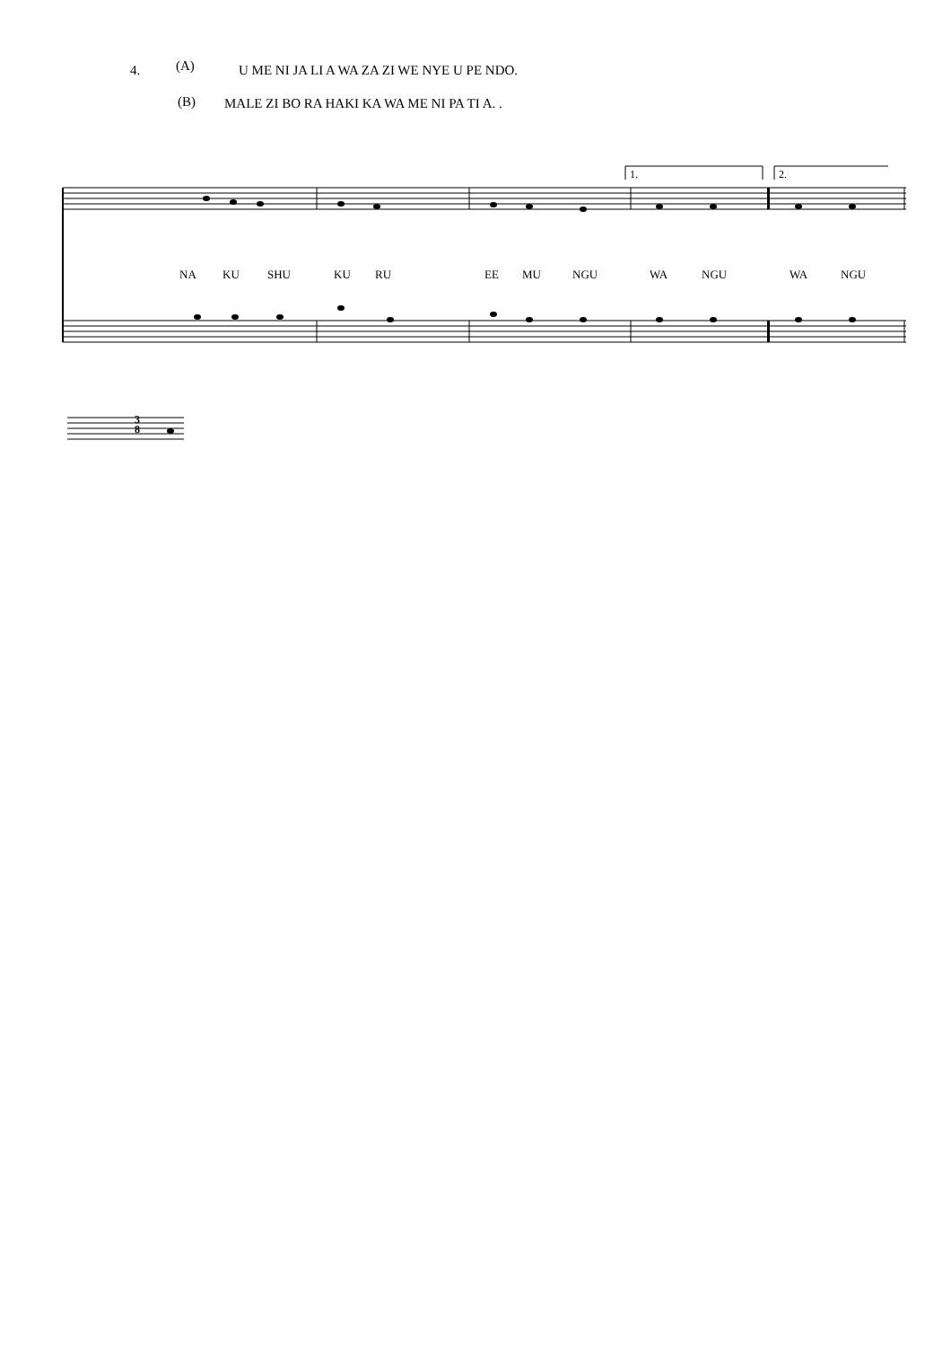4. (A) U ME NI JA LI A WA ZA ZI WE NYE U PE NDO.
(B) MALE ZI BO RA HAKI KA WA ME NI PA TI A. .
1. 2.
NA KU SHU KU RU EE MU NGU WA NGU WA NGU
3
8